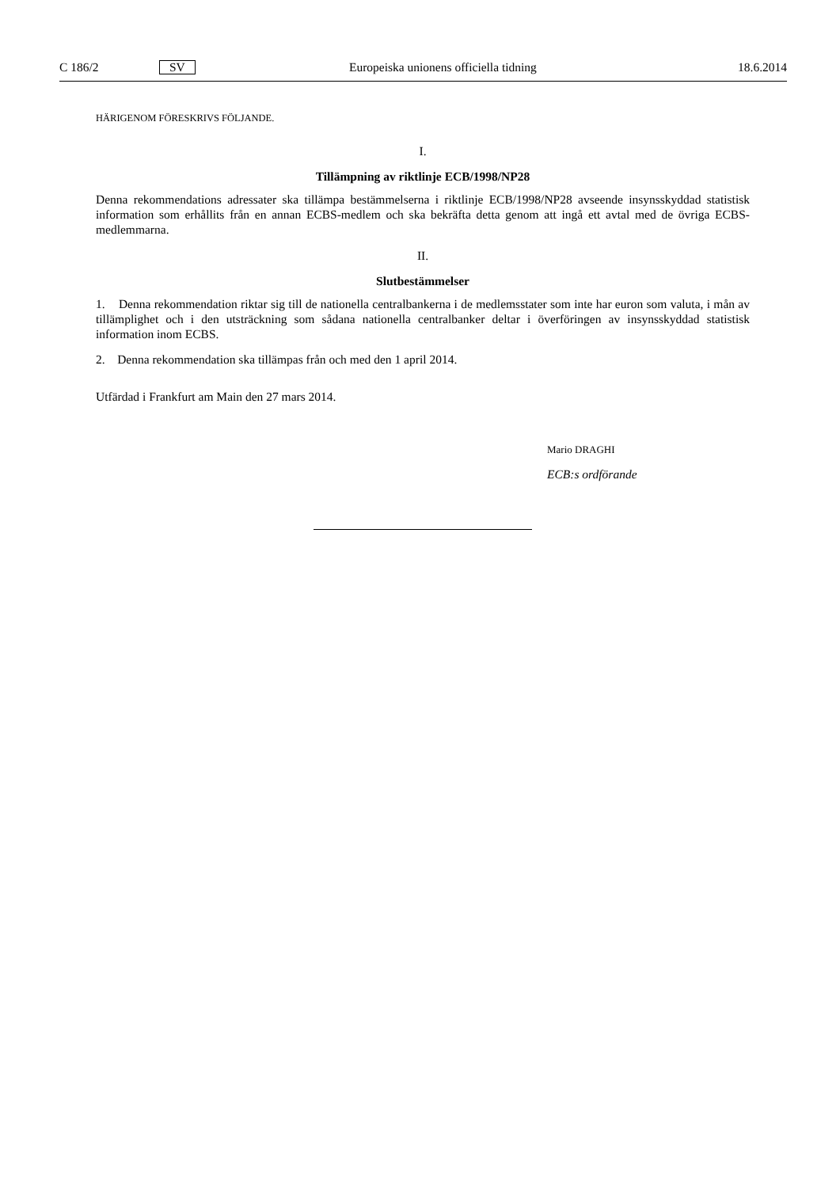C 186/2 SV Europeiska unionens officiella tidning 18.6.2014
HÄRIGENOM FÖRESKRIVS FÖLJANDE.
I.
Tillämpning av riktlinje ECB/1998/NP28
Denna rekommendations adressater ska tillämpa bestämmelserna i riktlinje ECB/1998/NP28 avseende insyns­skyddad statistisk information som erhållits från en annan ECBS-medlem och ska bekräfta detta genom att ingå ett avtal med de övriga ECBS-medlemmarna.
II.
Slutbestämmelser
1. Denna rekommendation riktar sig till de nationella centralbankerna i de medlemsstater som inte har euron som valuta, i mån av tillämplighet och i den utsträckning som sådana nationella centralbanker deltar i överföringen av insynsskyddad statistisk information inom ECBS.
2. Denna rekommendation ska tillämpas från och med den 1 april 2014.
Utfärdad i Frankfurt am Main den 27 mars 2014.
Mario DRAGHI
ECB:s ordförande